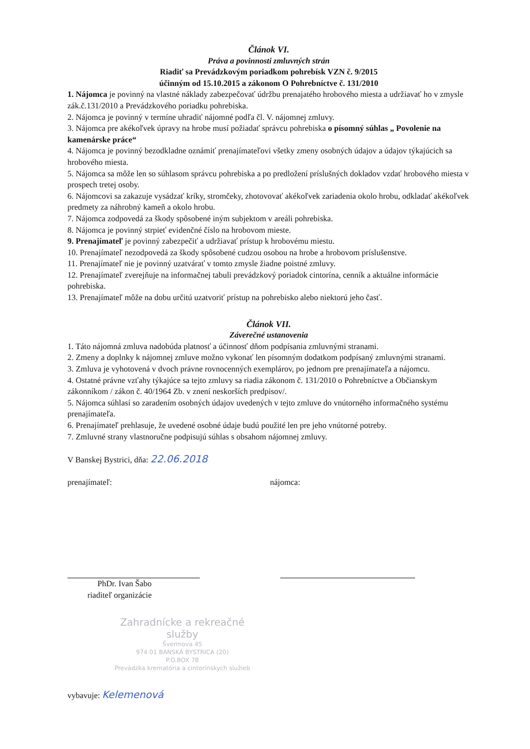Článok VI.
Práva a povinnosti zmluvných strán
Riadiť sa Prevádzkovým poriadkom pohrebísk VZN č. 9/2015
účinným od 15.10.2015 a zákonom O Pohrebníctve č. 131/2010
1. Nájomca je povinný na vlastné náklady zabezpečovať údržbu prenajatého hrobového miesta a udržiavať ho v zmysle zák.č.131/2010 a Prevádzkového poriadku pohrebiska.
2. Nájomca je povinný v termíne uhradiť nájomné podľa čl. V. nájomnej zmluvy.
3. Nájomca pre akékoľvek úpravy na hrobe musí požiadať správcu pohrebiska o písomný súhlas „ Povolenie na kamenárske práce“
4. Nájomca je povinný bezodkladne oznámiť prenajímateľovi všetky zmeny osobných údajov a údajov týkajúcich sa hrobového miesta.
5. Nájomca sa môže len so súhlasom správcu pohrebiska a po predložení príslušných dokladov vzdať hrobového miesta v prospech tretej osoby.
6. Nájomcovi sa zakazuje vysádzať kríky, stromčeky, zhotovovať akékoľvek zariadenia okolo hrobu, odkladať akékoľvek predmety za náhrobný kameň a okolo hrobu.
7. Nájomca zodpovedá za škody spôsobené iným subjektom v areáli pohrebiska.
8. Nájomca je povinný strpieť evidenčné číslo na hrobovom mieste.
9. Prenajímateľ je povinný zabezpečiť a udržiavať prístup k hrobovému miestu.
10. Prenajímateľ nezodpovedá za škody spôsobené cudzou osobou na hrobe a hrobovom príslušenstve.
11. Prenajímateľ nie je povinný uzatvárať v tomto zmysle žiadne poistné zmluvy.
12. Prenajímateľ zverejňuje na informačnej tabuli prevádzkový poriadok cintorína, cenník a aktuálne informácie pohrebiska.
13. Prenajímateľ môže na dobu určitú uzatvoriť prístup na pohrebisko alebo niektorú jeho časť.
Článok VII.
Záverečné ustanovenia
1. Táto nájomná zmluva nadobúda platnosť a účinnosť dňom podpísania zmluvnými stranami.
2. Zmeny a doplnky k nájomnej zmluve možno vykonať len písomným dodatkom podpísaný zmluvnými stranami.
3. Zmluva je vyhotovená v dvoch právne rovnocenných exemplárov, po jednom pre prenajímateľa a nájomcu.
4. Ostatné právne vzťahy týkajúce sa tejto zmluvy sa riadia zákonom č. 131/2010 o Pohrebníctve a Občianskym zákonníkom / zákon č. 40/1964 Zb. v znení neskorších predpisov/.
5. Nájomca súhlasí so zaradením osobných údajov uvedených v tejto zmluve do vnútorného informačného systému prenajímateľa.
6. Prenajímateľ prehlasuje, že uvedené osobné údaje budú použité len pre jeho vnútorné potreby.
7. Zmluvné strany vlastnoručne podpisujú súhlas s obsahom nájomnej zmluvy.
V Banskej Bystrici, dňa: 22.06.2018
prenajímateľ: nájomca:
PhDr. Ivan Šabo
riaditeľ organizácie
Zahradnícke a rekreačné služby
Švermova 45
974 01 BANSKÁ BYSTRICA (20)
P.O.BOX 78
Prevádzka krematória a cintorínskych služieb
vybavuje: Kelemenová